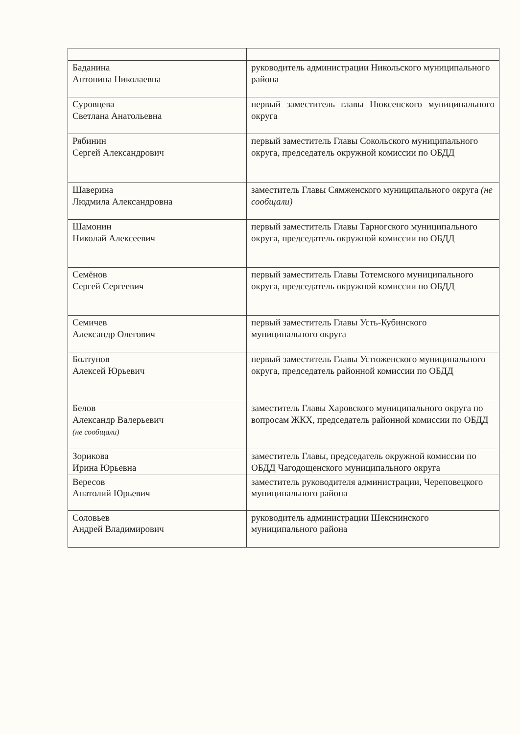| Баданина Антонина Николаевна | руководитель администрации Никольского муниципального района |
| Суровцева Светлана Анатольевна | первый заместитель главы Нюксенского муниципального округа |
| Рябинин Сергей Александрович | первый заместитель Главы Сокольского муниципального округа, председатель окружной комиссии по ОБДД |
| Шаверина Людмила Александровна | заместитель Главы Сямженского муниципального округа (не сообщали) |
| Шамонин Николай Алексеевич | первый заместитель Главы Тарногского муниципального округа, председатель окружной комиссии по ОБДД |
| Семёнов Сергей Сергеевич | первый заместитель Главы Тотемского муниципального округа, председатель окружной комиссии по ОБДД |
| Семичев Александр Олегович | первый заместитель Главы Усть-Кубинского муниципального округа |
| Болтунов Алексей Юрьевич | первый заместитель Главы Устюженского муниципального округа, председатель районной комиссии по ОБДД |
| Белов Александр Валерьевич (не сообщали) | заместитель Главы Харовского муниципального округа по вопросам ЖКХ, председатель районной комиссии по ОБДД |
| Зорикова Ирина Юрьевна | заместитель Главы, председатель окружной комиссии по ОБДД Чагодощенского муниципального округа |
| Вересов Анатолий Юрьевич | заместитель руководителя администрации, Череповецкого муниципального района |
| Соловьев Андрей Владимирович | руководитель администрации Шекснинского муниципального района |